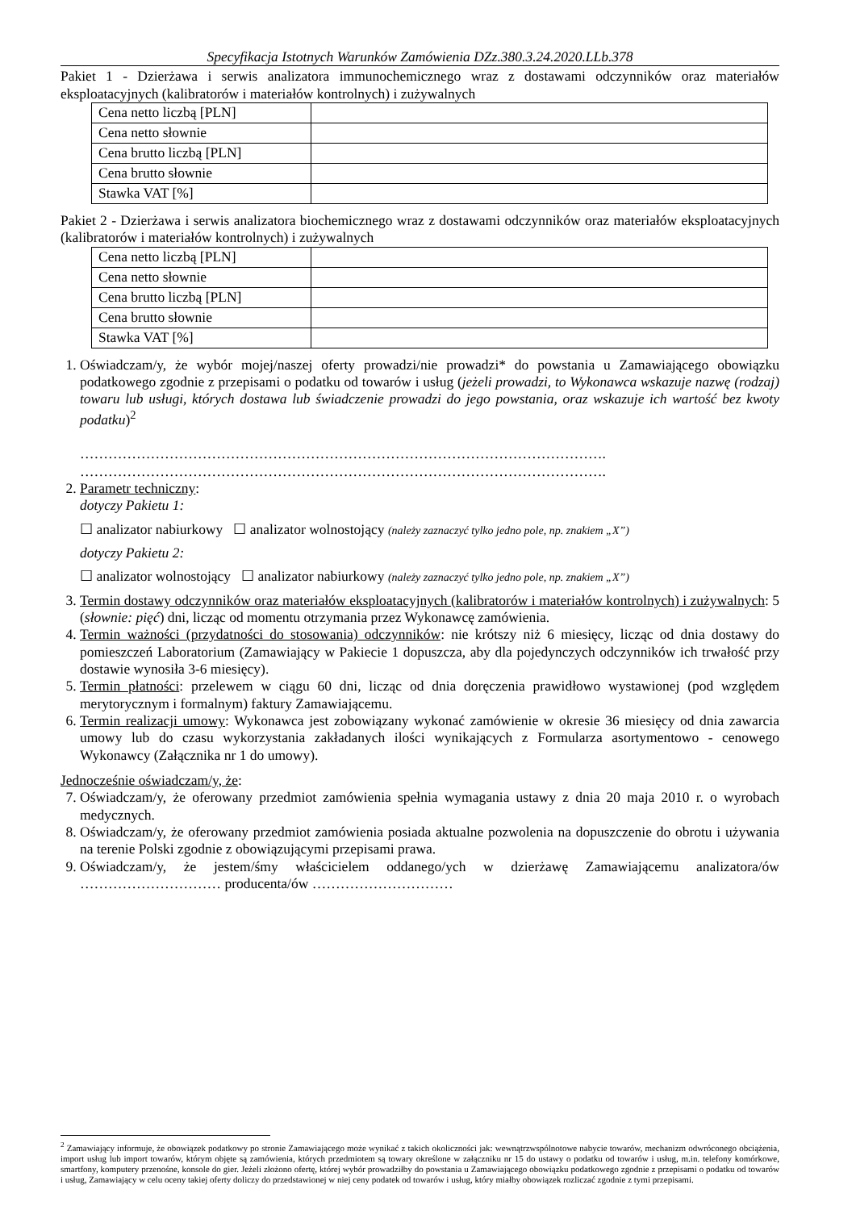Specyfikacja Istotnych Warunków Zamówienia DZz.380.3.24.2020.LLb.378
Pakiet 1 - Dzierżawa i serwis analizatora immunochemicznego wraz z dostawami odczynników oraz materiałów eksploatacyjnych (kalibratorów i materiałów kontrolnych) i zużywalnych
| Cena netto liczbą [PLN] | |
| Cena netto słownie | |
| Cena brutto liczbą [PLN] | |
| Cena brutto słownie | |
| Stawka VAT [%] | |
Pakiet 2 - Dzierżawa i serwis analizatora biochemicznego wraz z dostawami odczynników oraz materiałów eksploatacyjnych (kalibratorów i materiałów kontrolnych) i zużywalnych
| Cena netto liczbą [PLN] | |
| Cena netto słownie | |
| Cena brutto liczbą [PLN] | |
| Cena brutto słownie | |
| Stawka VAT [%] | |
1. Oświadczam/y, że wybór mojej/naszej oferty prowadzi/nie prowadzi* do powstania u Zamawiającego obowiązku podatkowego zgodnie z przepisami o podatku od towarów i usług (jeżeli prowadzi, to Wykonawca wskazuje nazwę (rodzaj) towaru lub usługi, których dostawa lub świadczenie prowadzi do jego powstania, oraz wskazuje ich wartość bez kwoty podatku)<sup>2</sup>
………………………………………………………………………………………………….
………………………………………………………………………………………………….
2. Parametr techniczny:
dotyczy Pakietu 1:
☐ analizator nabiurkowy ☐ analizator wolnostojący (należy zaznaczyć tylko jedno pole, np. znakiem „X”)
dotyczy Pakietu 2:
☐ analizator wolnostojący ☐ analizator nabiurkowy (należy zaznaczyć tylko jedno pole, np. znakiem „X”)
3. Termin dostawy odczynników oraz materiałów eksploatacyjnych (kalibratorów i materiałów kontrolnych) i zużywalnych: 5 (słownie: pięć) dni, licząc od momentu otrzymania przez Wykonawcę zamówienia.
4. Termin ważności (przydatności do stosowania) odczynników: nie krótszy niż 6 miesięcy, licząc od dnia dostawy do pomieszczeń Laboratorium (Zamawiający w Pakiecie 1 dopuszcza, aby dla pojedynczych odczynników ich trwałość przy dostawie wynosiła 3-6 miesięcy).
5. Termin płatności: przelewem w ciągu 60 dni, licząc od dnia doręczenia prawidłowo wystawionej (pod względem merytorycznym i formalnym) faktury Zamawiającemu.
6. Termin realizacji umowy: Wykonawca jest zobowiązany wykonać zamówienie w okresie 36 miesięcy od dnia zawarcia umowy lub do czasu wykorzystania zakładanych ilości wynikających z Formularza asortymentowo - cenowego Wykonawcy (Załącznika nr 1 do umowy).
Jednocześnie oświadczam/y, że:
7. Oświadczam/y, że oferowany przedmiot zamówienia spełnia wymagania ustawy z dnia 20 maja 2010 r. o wyrobach medycznych.
8. Oświadczam/y, że oferowany przedmiot zamówienia posiada aktualne pozwolenia na dopuszczenie do obrotu i używania na terenie Polski zgodnie z obowiązującymi przepisami prawa.
9. Oświadczam/y, że jestem/śmy właścicielem oddanego/ych w dzierżawę Zamawiającemu analizatora/ów ………………………… producenta/ów …………………………
<sup>2</sup> Zamawiający informuje, że obowiązek podatkowy po stronie Zamawiającego może wynikać z takich okoliczności jak: wewnątrzwspólnotowe nabycie towarów, mechanizm odwróconego obciążenia, import usług lub import towarów, którym objęte są zamówienia, których przedmiotem są towary określone w załączniku nr 15 do ustawy o podatku od towarów i usług, m.in. telefony komórkowe, smartfony, komputery przenośne, konsole do gier. Jeżeli złożono ofertę, której wybór prowadziłby do powstania u Zamawiającego obowiązku podatkowego zgodnie z przepisami o podatku od towarów i usług, Zamawiający w celu oceny takiej oferty doliczy do przedstawionej w niej ceny podatek od towarów i usług, który miałby obowiązek rozliczać zgodnie z tymi przepisami.